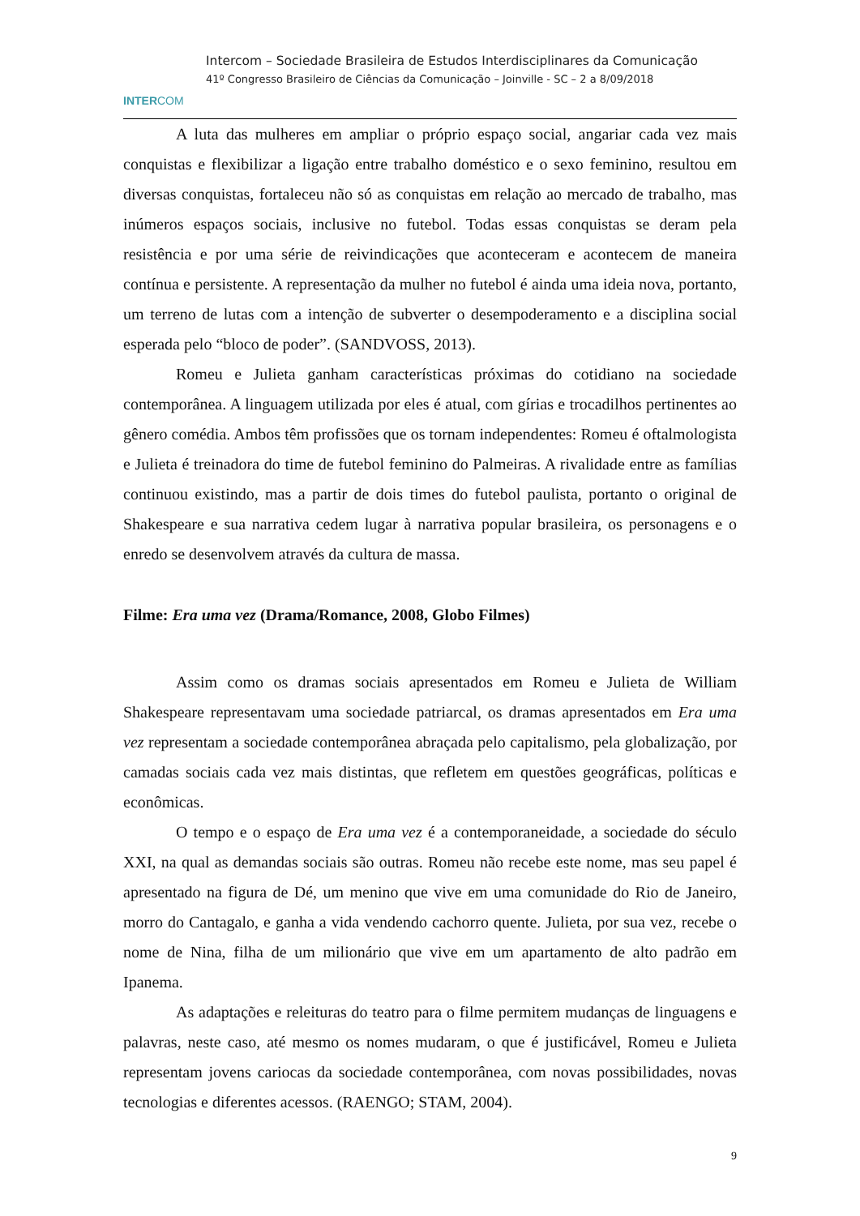INTERCOM
Intercom – Sociedade Brasileira de Estudos Interdisciplinares da Comunicação
41º Congresso Brasileiro de Ciências da Comunicação – Joinville - SC – 2 a 8/09/2018
A luta das mulheres em ampliar o próprio espaço social, angariar cada vez mais conquistas e flexibilizar a ligação entre trabalho doméstico e o sexo feminino, resultou em diversas conquistas, fortaleceu não só as conquistas em relação ao mercado de trabalho, mas inúmeros espaços sociais, inclusive no futebol. Todas essas conquistas se deram pela resistência e por uma série de reivindicações que aconteceram e acontecem de maneira contínua e persistente. A representação da mulher no futebol é ainda uma ideia nova, portanto, um terreno de lutas com a intenção de subverter o desempoderamento e a disciplina social esperada pelo “bloco de poder”. (SANDVOSS, 2013).
Romeu e Julieta ganham características próximas do cotidiano na sociedade contemporânea. A linguagem utilizada por eles é atual, com gírias e trocadilhos pertinentes ao gênero comédia. Ambos têm profissões que os tornam independentes: Romeu é oftalmologista e Julieta é treinadora do time de futebol feminino do Palmeiras. A rivalidade entre as famílias continuou existindo, mas a partir de dois times do futebol paulista, portanto o original de Shakespeare e sua narrativa cedem lugar à narrativa popular brasileira, os personagens e o enredo se desenvolvem através da cultura de massa.
Filme: Era uma vez (Drama/Romance, 2008, Globo Filmes)
Assim como os dramas sociais apresentados em Romeu e Julieta de William Shakespeare representavam uma sociedade patriarcal, os dramas apresentados em Era uma vez representam a sociedade contemporânea abraçada pelo capitalismo, pela globalização, por camadas sociais cada vez mais distintas, que refletem em questões geográficas, políticas e econômicas.
O tempo e o espaço de Era uma vez é a contemporaneidade, a sociedade do século XXI, na qual as demandas sociais são outras. Romeu não recebe este nome, mas seu papel é apresentado na figura de Dé, um menino que vive em uma comunidade do Rio de Janeiro, morro do Cantagalo, e ganha a vida vendendo cachorro quente. Julieta, por sua vez, recebe o nome de Nina, filha de um milionário que vive em um apartamento de alto padrão em Ipanema.
As adaptações e releituras do teatro para o filme permitem mudanças de linguagens e palavras, neste caso, até mesmo os nomes mudaram, o que é justificável, Romeu e Julieta representam jovens cariocas da sociedade contemporânea, com novas possibilidades, novas tecnologias e diferentes acessos. (RAENGO; STAM, 2004).
9